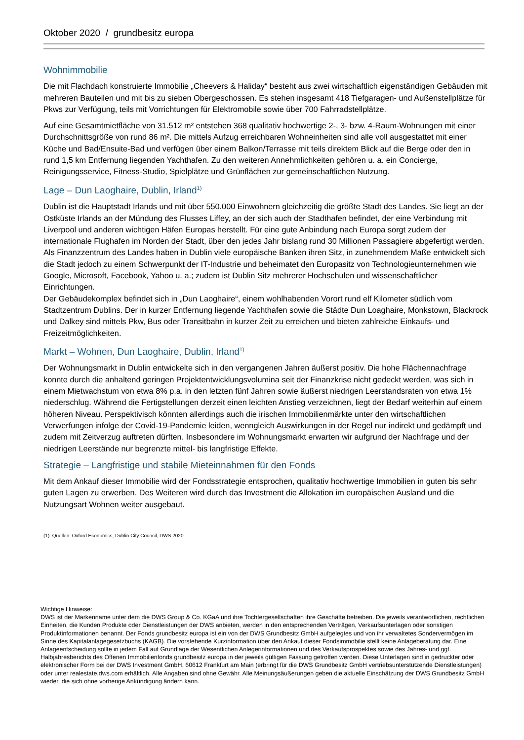Oktober 2020 / grundbesitz europa
Wohnimmobilie
Die mit Flachdach konstruierte Immobilie „Cheevers & Haliday“ besteht aus zwei wirtschaftlich eigenständigen Gebäuden mit mehreren Bauteilen und mit bis zu sieben Obergeschossen. Es stehen insgesamt 418 Tiefgaragen- und Außenstellplätze für Pkws zur Verfügung, teils mit Vorrichtungen für Elektromobile sowie über 700 Fahrradstellplätze.
Auf eine Gesamtmietfläche von 31.512 m² entstehen 368 qualitativ hochwertige 2-, 3- bzw. 4-Raum-Wohnungen mit einer Durchschnittsgröße von rund 86 m². Die mittels Aufzug erreichbaren Wohneinheiten sind alle voll ausgestattet mit einer Küche und Bad/Ensuite-Bad und verfügen über einem Balkon/Terrasse mit teils direktem Blick auf die Berge oder den in rund 1,5 km Entfernung liegenden Yachthafen. Zu den weiteren Annehmlichkeiten gehören u. a. ein Concierge, Reinigungsservice, Fitness-Studio, Spielplätze und Grünflächen zur gemeinschaftlichen Nutzung.
Lage – Dun Laoghaire, Dublin, Irland<sup>1)</sup>
Dublin ist die Hauptstadt Irlands und mit über 550.000 Einwohnern gleichzeitig die größte Stadt des Landes. Sie liegt an der Ostküste Irlands an der Mündung des Flusses Liffey, an der sich auch der Stadthafen befindet, der eine Verbindung mit Liverpool und anderen wichtigen Häfen Europas herstellt. Für eine gute Anbindung nach Europa sorgt zudem der internationale Flughafen im Norden der Stadt, über den jedes Jahr bislang rund 30 Millionen Passagiere abgefertigt werden. Als Finanzzentrum des Landes haben in Dublin viele europäische Banken ihren Sitz, in zunehmendem Maße entwickelt sich die Stadt jedoch zu einem Schwerpunkt der IT-Industrie und beheimatet den Europasitz von Technologieunternehmen wie Google, Microsoft, Facebook, Yahoo u. a.; zudem ist Dublin Sitz mehrerer Hochschulen und wissenschaftlicher Einrichtungen.
Der Gebäudekomplex befindet sich in „Dun Laoghaire“, einem wohlhabenden Vorort rund elf Kilometer südlich vom Stadtzentrum Dublins. Der in kurzer Entfernung liegende Yachthafen sowie die Städte Dun Loaghaire, Monkstown, Blackrock und Dalkey sind mittels Pkw, Bus oder Transitbahn in kurzer Zeit zu erreichen und bieten zahlreiche Einkaufs- und Freizeitmöglichkeiten.
Markt – Wohnen, Dun Laoghaire, Dublin, Irland<sup>1)</sup>
Der Wohnungsmarkt in Dublin entwickelte sich in den vergangenen Jahren äußerst positiv. Die hohe Flächennachfrage konnte durch die anhaltend geringen Projektentwicklungsvolumina seit der Finanzkrise nicht gedeckt werden, was sich in einem Mietwachstum von etwa 8% p.a. in den letzten fünf Jahren sowie äußerst niedrigen Leerstandsraten von etwa 1% niederschlug. Während die Fertigstellungen derzeit einen leichten Anstieg verzeichnen, liegt der Bedarf weiterhin auf einem höheren Niveau. Perspektivisch könnten allerdings auch die irischen Immobilienmärkte unter den wirtschaftlichen Verwerfungen infolge der Covid-19-Pandemie leiden, wenngleich Auswirkungen in der Regel nur indirekt und gedämpft und zudem mit Zeitverzug auftreten dürften. Insbesondere im Wohnungsmarkt erwarten wir aufgrund der Nachfrage und der niedrigen Leerstände nur begrenzte mittel- bis langfristige Effekte.
Strategie – Langfristige und stabile Mieteinnahmen für den Fonds
Mit dem Ankauf dieser Immobilie wird der Fondsstrategie entsprochen, qualitativ hochwertige Immobilien in guten bis sehr guten Lagen zu erwerben. Des Weiteren wird durch das Investment die Allokation im europäischen Ausland und die Nutzungsart Wohnen weiter ausgebaut.
(1) Quellen: Oxford Economics, Dublin City Council, DWS 2020
Wichtige Hinweise:
DWS ist der Markenname unter dem die DWS Group & Co. KGaA und ihre Tochtergesellschaften ihre Geschäfte betreiben. Die jeweils verantwortlichen, rechtlichen Einheiten, die Kunden Produkte oder Dienstleistungen der DWS anbieten, werden in den entsprechenden Verträgen, Verkaufsunterlagen oder sonstigen Produktinformationen benannt. Der Fonds grundbesitz europa ist ein von der DWS Grundbesitz GmbH aufgelegtes und von ihr verwaltetes Sondervermögen im Sinne des Kapitalanlagegesetzbuchs (KAGB). Die vorstehende Kurzinformation über den Ankauf dieser Fondsimmobilie stellt keine Anlageberatung dar. Eine Anlageentscheidung sollte in jedem Fall auf Grundlage der Wesentlichen Anlegerinformationen und des Verkaufsprospektes sowie des Jahres- und ggf. Halbjahresberichts des Offenen Immobilienfonds grundbesitz europa in der jeweils gültigen Fassung getroffen werden. Diese Unterlagen sind in gedruckter oder elektronischer Form bei der DWS Investment GmbH, 60612 Frankfurt am Main (erbringt für die DWS Grundbesitz GmbH vertriebsunterstützende Dienstleistungen) oder unter realestate.dws.com erhältlich. Alle Angaben sind ohne Gewähr. Alle Meinungsäußerungen geben die aktuelle Einschätzung der DWS Grundbesitz GmbH wieder, die sich ohne vorherige Ankündigung ändern kann.